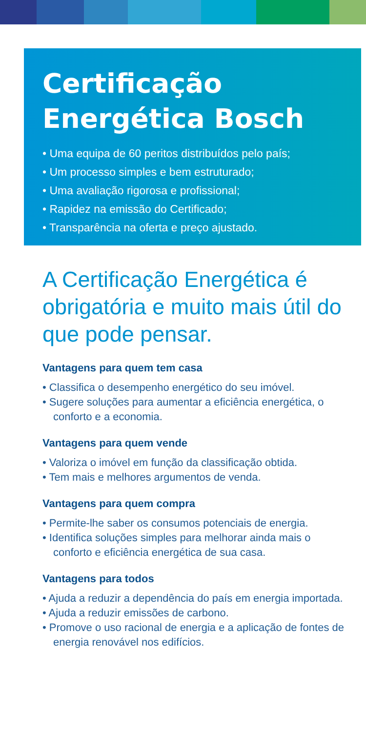Certificação
Energética Bosch
• Uma equipa de 60 peritos distribuídos pelo país;
• Um processo simples e bem estruturado;
• Uma avaliação rigorosa e profissional;
• Rapidez na emissão do Certificado;
• Transparência na oferta e preço ajustado.
A Certificação Energética é obrigatória e muito mais útil do que pode pensar.
Vantagens para quem tem casa
• Classifica o desempenho energético do seu imóvel.
• Sugere soluções para aumentar a eficiência energética, o conforto e a economia.
Vantagens para quem vende
• Valoriza o imóvel em função da classificação obtida.
• Tem mais e melhores argumentos de venda.
Vantagens para quem compra
• Permite-lhe saber os consumos potenciais de energia.
• Identifica soluções simples para melhorar ainda mais o conforto e eficiência energética de sua casa.
Vantagens para todos
• Ajuda a reduzir a dependência do país em energia importada.
• Ajuda a reduzir emissões de carbono.
• Promove o uso racional de energia e a aplicação de fontes de energia renovável nos edifícios.